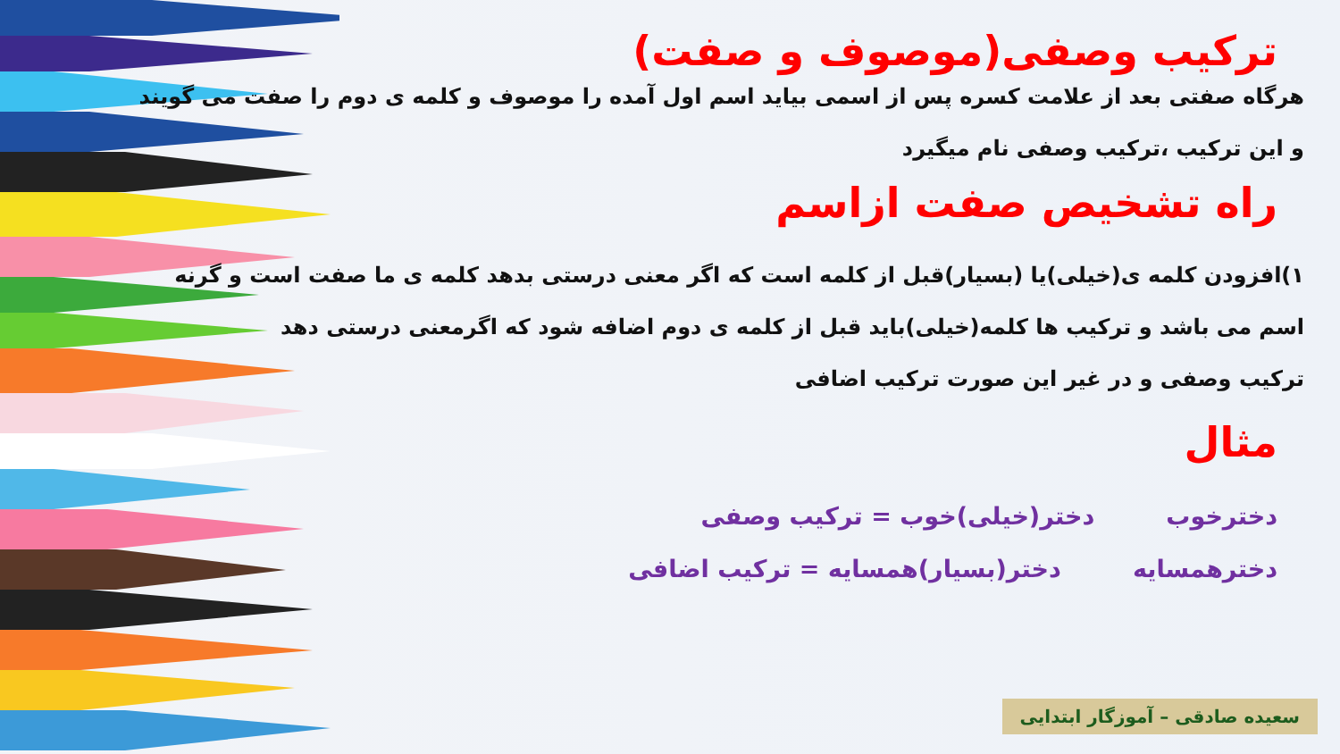ترکیب وصفی(موصوف و صفت)
هرگاه صفتی بعد از علامت کسره پس از اسمی بیاید اسم اول آمده را موصوف و کلمه ی دوم را صفت می گویند
و این ترکیب ،ترکیب وصفی نام میگیرد
راه تشخیص صفت ازاسم
۱)افزودن کلمه ی(خیلی)یا (بسیار)قبل از کلمه است که اگر معنی درستی بدهد کلمه ی ما صفت است و گرنه
اسم می باشد و ترکیب ها کلمه(خیلی)باید قبل از کلمه ی دوم اضافه شود که اگرمعنی درستی دهد
ترکیب وصفی و در غیر این صورت ترکیب اضافی
مثال
دخترخوب دختر(خیلی)خوب = ترکیب وصفی
دخترهمسایه دختر(بسیار)همسایه = ترکیب اضافی
سعیده صادقی – آموزگار ابتدایی